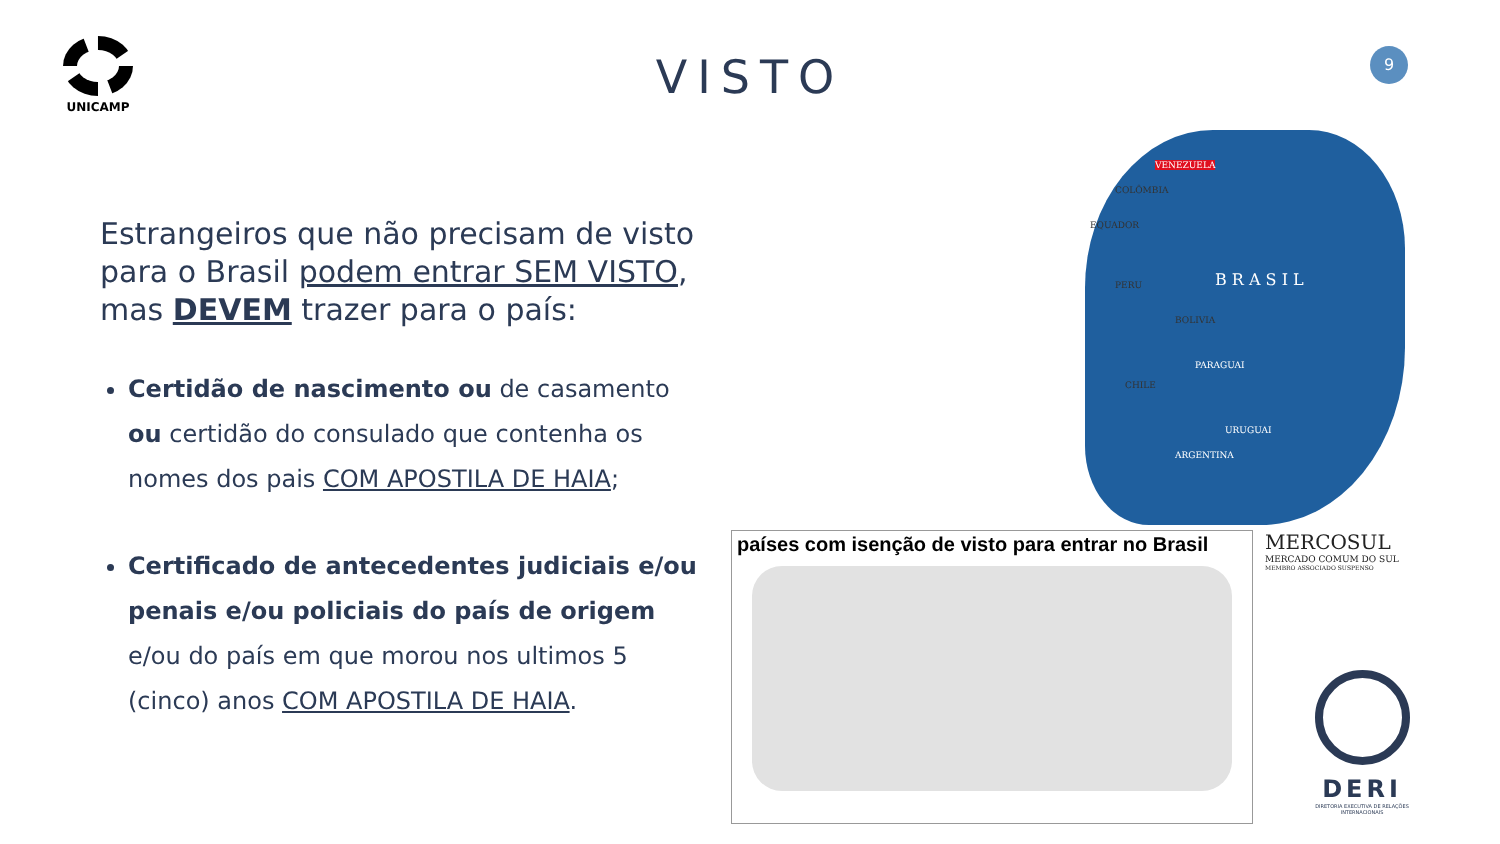UNICAMP
VISTO 9
Estrangeiros que não precisam de visto para o Brasil podem entrar SEM VISTO, mas DEVEM trazer para o país:
Certidão de nascimento ou de casamento ou certidão do consulado que contenha os nomes dos pais COM APOSTILA DE HAIA;
Certificado de antecedentes judiciais e/ou penais e/ou policiais do país de origem e/ou do país em que morou nos ultimos 5 (cinco) anos COM APOSTILA DE HAIA.
VENEZUELA
COLÔMBIA
EQUADOR
B R A S I L PERU
BOLIVIA
PARAGUAI
CHILE
URUGUAI
ARGENTINA
países com isenção de visto para entrar no Brasil
MERCOSUL
MERCADO COMUM DO SUL
MEMBRO ASSOCIADO SUSPENSO
DERI
DIRETORIA EXECUTIVA DE RELAÇÕES INTERNACIONAIS